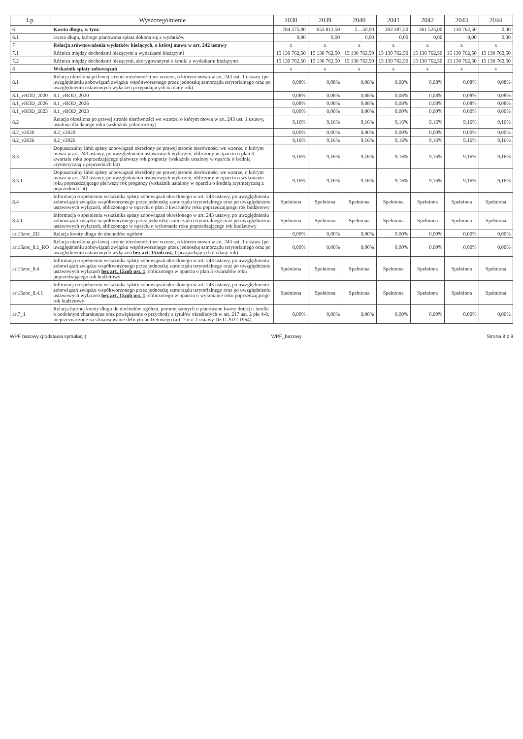| Lp. | Wyszczególnienie | 2038 | 2039 | 2040 | 2041 | 2042 | 2043 | 2044 |
| --- | --- | --- | --- | --- | --- | --- | --- | --- |
| 6 | Kwota długu, w tym: | 784 575,00 | 653 812,50 | 5…50,00 | 392 287,50 | 261 525,00 | 130 762,50 | 0,00 |
| 6.1 | kwota długu, którego planowana spłata dokona się z wydatków | 0,00 | 0,00 | 0,00 | 0,00 | 0,00 | 0,00 | 0,00 |
| 7 | Relacja zrównoważenia wydatków bieżących, o której mowa w art. 242 ustawy | x | x | x | x | x | x | x |
| 7.1 | Różnica między dochodami bieżącymi a wydatkami bieżącymi | 15 130 762,50 | 15 130 762,50 | 15 130 762,50 | 15 130 762,50 | 15 130 762,50 | 15 130 762,50 | 15 130 762,50 |
| 7.2 | Różnica między dochodami bieżącymi, skorygowanymi o środki a wydatkami bieżącymi | 15 130 762,50 | 15 130 762,50 | 15 130 762,50 | 15 130 762,50 | 15 130 762,50 | 15 130 762,50 | 15 130 762,50 |
| 8 | Wskaźnik spłaty zobowiązań | x | x | x | x | x | x | x |
| 8.1 | Relacja określona po lewej stronie nierówności we wzorze, o którym mowa w art. 243 ust. 1 ustawy (po uwzględnieniu zobowiązań związku współtworzonego przez jednostkę samorządu terytorialnego oraz po uwzględnieniu ustawowych wyłączeń przypadających na dany rok) | 0,08% | 0,08% | 0,08% | 0,08% | 0,08% | 0,08% | 0,08% |
| 8.1_vROD_2020 | 8.1_vROD_2020 | 0,08% | 0,08% | 0,08% | 0,08% | 0,08% | 0,08% | 0,08% |
| 8.1_vROD_2026 | 8.1_vROD_2026 | 0,08% | 0,08% | 0,08% | 0,08% | 0,08% | 0,08% | 0,08% |
| 8.1_vROD_2023 | 8.1_vROD_2023 | 0,00% | 0,00% | 0,00% | 0,00% | 0,00% | 0,00% | 0,00% |
| 8.2 | Relacja określona po prawej stronie nierówności we wzorze, o którym mowa w art. 243 ust. 1 ustawy, ustalona dla danego roku (wskaźnik jednoroczny) | 9,16% | 9,16% | 9,16% | 9,16% | 9,16% | 9,16% | 9,16% |
| 8.2_v2020 | 8.2_v2020 | 0,00% | 0,00% | 0,00% | 0,00% | 0,00% | 0,00% | 0,00% |
| 8.2_v2026 | 8.2_v2026 | 9,16% | 9,16% | 9,16% | 9,16% | 9,16% | 9,16% | 9,16% |
| 8.3 | Dopuszczalny limit spłaty zobowiązań określony po prawej stronie nierówności we wzorze, o którym mowa w art. 243 ustawy, po uwzględnieniu ustawowych wyłączeń, obliczony w oparciu o plan 3 kwartału roku poprzedzającego pierwszy rok prognozy (wskaźnik ustalony w oparciu o średnią arytmetyczną z poprzednich lat) | 9,16% | 9,16% | 9,16% | 9,16% | 9,16% | 9,16% | 9,16% |
| 8.3.1 | Dopuszczalny limit spłaty zobowiązań określony po prawej stronie nierówności we wzorze, o którym mowa w art. 243 ustawy, po uwzględnieniu ustawowych wyłączeń, obliczony w oparciu o wykonanie roku poprzedzającego pierwszy rok prognozy (wskaźnik ustalony w oparciu o średnią arytmetyczną z poprzednich lat) | 9,16% | 9,16% | 9,16% | 9,16% | 9,16% | 9,16% | 9,16% |
| 8.4 | Informacja o spełnieniu wskaźnika spłaty zobowiązań określonego w art. 243 ustawy, po uwzględnieniu zobowiązań związku współtworzonego przez jednostkę samorządu terytorialnego oraz po uwzględnieniu ustawowych wyłączeń, obliczonego w oparciu o plan 3 kwartałów roku poprzedzającego rok budżetowy | Spełniona | Spełniona | Spełniona | Spełniona | Spełniona | Spełniona | Spełniona |
| 8.4.1 | Informacja o spełnieniu wskaźnika spłaty zobowiązań określonego w art. 243 ustawy, po uwzględnieniu zobowiązań związku współtworzonego przez jednostkę samorządu terytorialnego oraz po uwzględnieniu ustawowych wyłączeń, obliczonego w oparciu o wykonanie roku poprzedzającego rok budżetowy | Spełniona | Spełniona | Spełniona | Spełniona | Spełniona | Spełniona | Spełniona |
| art15zoc_ZD | Relacja kwoty długu do dochodów ogółem | 0,00% | 0,00% | 0,00% | 0,00% | 0,00% | 0,00% | 0,00% |
| art15zoc_8.1_RO | Relacja określona po lewej stronie nierówności we wzorze, o którym mowa w art. 243 ust. 1 ustawy (po uwzględnieniu zobowiązań związku współtworzonego przez jednostkę samorządu terytorialnego oraz po uwzględnieniu ustawowych wyłączeń bez art. 15zob ust. 1 przypadających na dany rok) | 0,00% | 0,00% | 0,00% | 0,00% | 0,00% | 0,00% | 0,00% |
| art15zoc_8.4 | Informacja o spełnieniu wskaźnika spłaty zobowiązań określonego w art. 243 ustawy, po uwzględnieniu zobowiązań związku współtworzonego przez jednostkę samorządu terytorialnego oraz po uwzględnieniu ustawowych wyłączeń bez art. 15zob ust. 1 , obliczonego w oparciu o plan 3 kwartałów roku poprzedzającego rok budżetowy | Spełniona | Spełniona | Spełniona | Spełniona | Spełniona | Spełniona | Spełniona |
| art15zoc_8.4.1 | Informacja o spełnieniu wskaźnika spłaty zobowiązań określonego w art. 243 ustawy, po uwzględnieniu zobowiązań związku współtworzonego przez jednostkę samorządu terytorialnego oraz po uwzględnieniu ustawowych wyłączeń bez art. 15zob ust. 1 , obliczonego w oparciu o wykonanie roku poprzedzającego rok budżetowy | Spełniona | Spełniona | Spełniona | Spełniona | Spełniona | Spełniona | Spełniona |
| art7_1 | Relacja łącznej kwoty długu do dochodów ogółem, pomniejszonych o planowane kwoty dotacji i środki o podobnym charakterze oraz powiększone o przychody z tytułów określonych w art. 217 ust. 2 pkt 4-8, nieprzeznaczone na sfinansowanie deficytu budżetowego (art. 7 ust. 1 ustawy Dz.U.2022.1964) | 0,00% | 0,00% | 0,00% | 0,00% | 0,00% | 0,00% | 0,00% |
WPF bazowy (podstawa symulacji) WPF_bazowy Strona 8 z 9